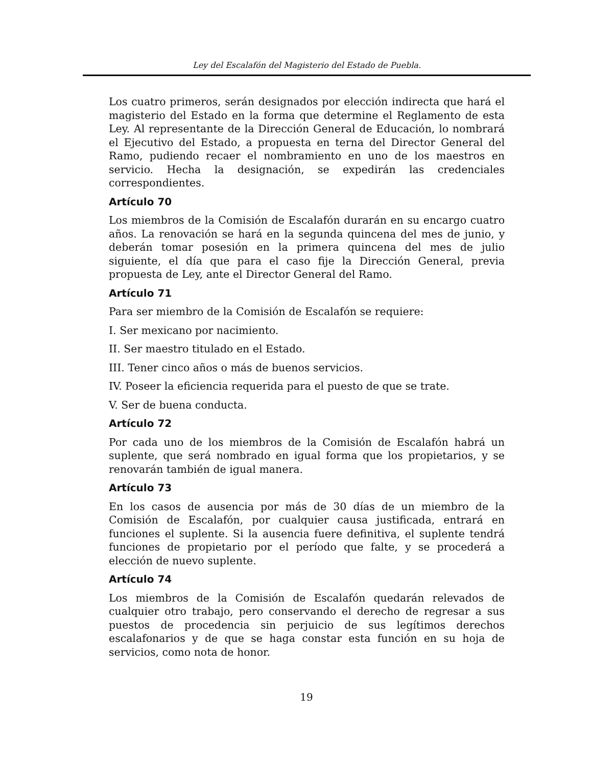Ley del Escalafón del Magisterio del Estado de Puebla.
Los cuatro primeros, serán designados por elección indirecta que hará el magisterio del Estado en la forma que determine el Reglamento de esta Ley. Al representante de la Dirección General de Educación, lo nombrará el Ejecutivo del Estado, a propuesta en terna del Director General del Ramo, pudiendo recaer el nombramiento en uno de los maestros en servicio. Hecha la designación, se expedirán las credenciales correspondientes.
Artículo 70
Los miembros de la Comisión de Escalafón durarán en su encargo cuatro años. La renovación se hará en la segunda quincena del mes de junio, y deberán tomar posesión en la primera quincena del mes de julio siguiente, el día que para el caso fije la Dirección General, previa propuesta de Ley, ante el Director General del Ramo.
Artículo 71
Para ser miembro de la Comisión de Escalafón se requiere:
I. Ser mexicano por nacimiento.
II. Ser maestro titulado en el Estado.
III. Tener cinco años o más de buenos servicios.
IV. Poseer la eficiencia requerida para el puesto de que se trate.
V. Ser de buena conducta.
Artículo 72
Por cada uno de los miembros de la Comisión de Escalafón habrá un suplente, que será nombrado en igual forma que los propietarios, y se renovarán también de igual manera.
Artículo 73
En los casos de ausencia por más de 30 días de un miembro de la Comisión de Escalafón, por cualquier causa justificada, entrará en funciones el suplente. Si la ausencia fuere definitiva, el suplente tendrá funciones de propietario por el período que falte, y se procederá a elección de nuevo suplente.
Artículo 74
Los miembros de la Comisión de Escalafón quedarán relevados de cualquier otro trabajo, pero conservando el derecho de regresar a sus puestos de procedencia sin perjuicio de sus legítimos derechos escalafonarios y de que se haga constar esta función en su hoja de servicios, como nota de honor.
19